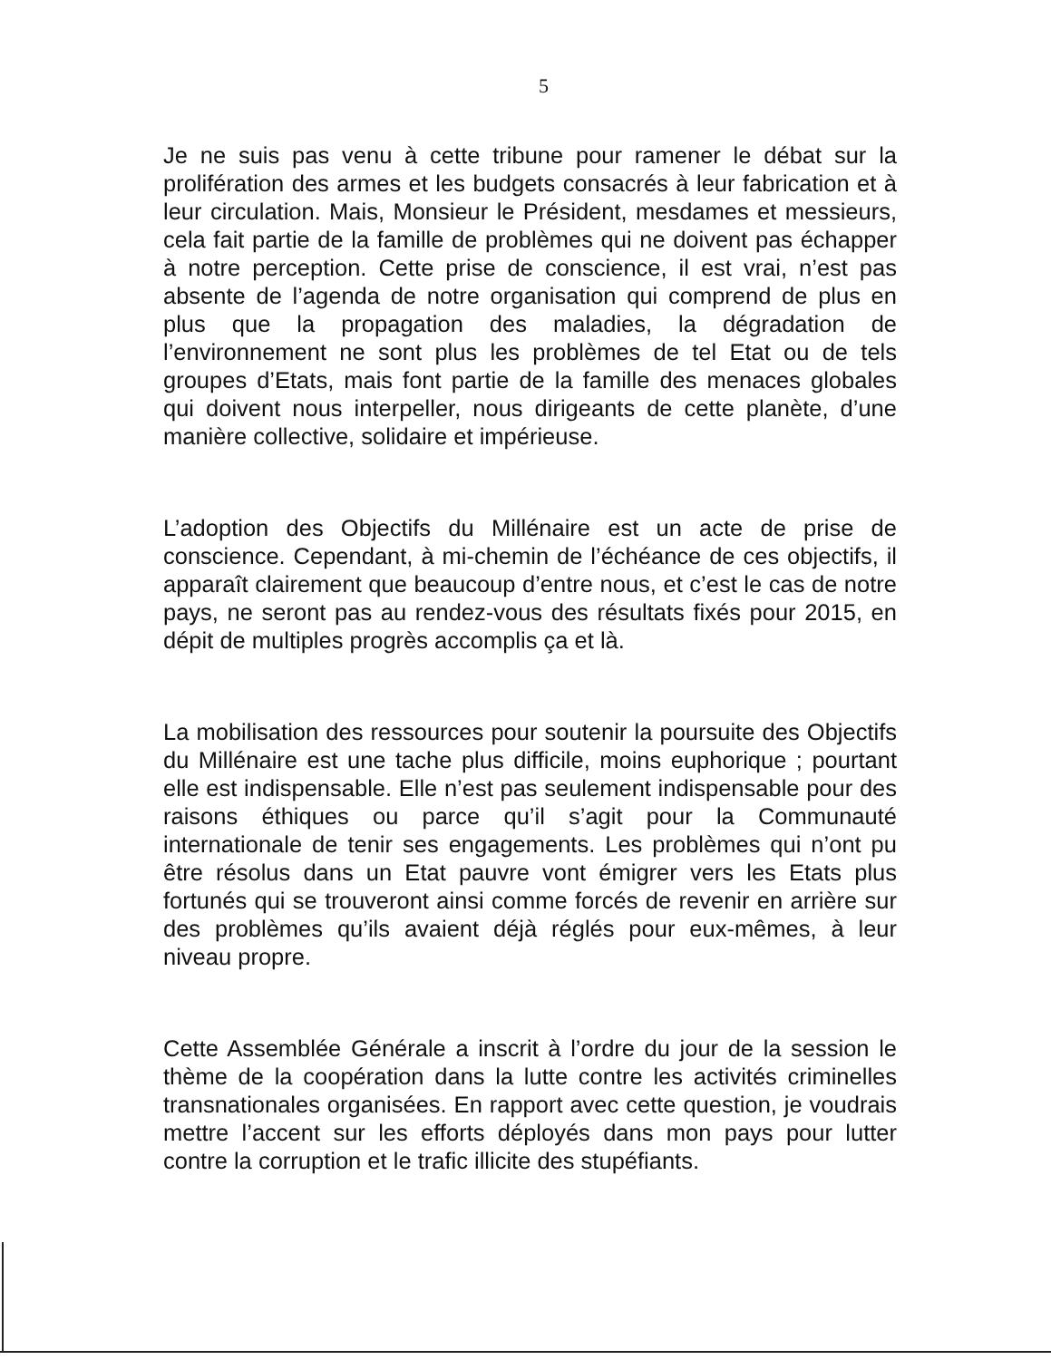5
Je ne suis pas venu à cette tribune pour ramener le débat sur la prolifération des armes et les budgets consacrés à leur fabrication et à leur circulation. Mais, Monsieur le Président, mesdames et messieurs, cela fait partie de la famille de problèmes qui ne doivent pas échapper à notre perception. Cette prise de conscience, il est vrai, n’est pas absente de l’agenda de notre organisation qui comprend de plus en plus que la propagation des maladies, la dégradation de l’environnement ne sont plus les problèmes de tel Etat ou de tels groupes d’Etats, mais font partie de la famille des menaces globales qui doivent nous interpeller, nous dirigeants de cette planète, d’une manière collective, solidaire et impérieuse.
L’adoption des Objectifs du Millénaire est un acte de prise de conscience. Cependant, à mi-chemin de l’échéance de ces objectifs, il apparaît clairement que beaucoup d’entre nous, et c’est le cas de notre pays, ne seront pas au rendez-vous des résultats fixés pour 2015, en dépit de multiples progrès accomplis ça et là.
La mobilisation des ressources pour soutenir la poursuite des Objectifs du Millénaire est une tache plus difficile, moins euphorique ; pourtant elle est indispensable. Elle n’est pas seulement indispensable pour des raisons éthiques ou parce qu’il s’agit pour la Communauté internationale de tenir ses engagements. Les problèmes qui n’ont pu être résolus dans un Etat pauvre vont émigrer vers les Etats plus fortunés qui se trouveront ainsi comme forcés de revenir en arrière sur des problèmes qu’ils avaient déjà réglés pour eux-mêmes, à leur niveau propre.
Cette Assemblée Générale a inscrit à l’ordre du jour de la session le thème de la coopération dans la lutte contre les activités criminelles transnationales organisées. En rapport avec cette question, je voudrais mettre l’accent sur les efforts déployés dans mon pays pour lutter contre la corruption et le trafic illicite des stupéfiants.